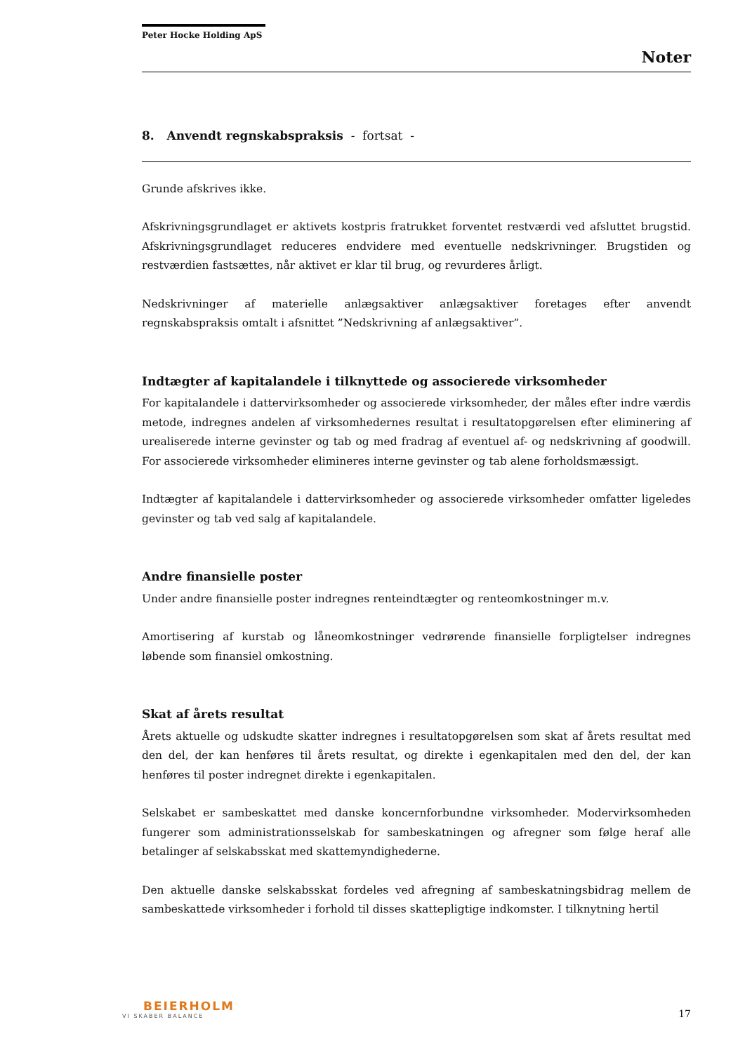Peter Hocke Holding ApS
Noter
8. Anvendt regnskabspraksis - fortsat -
Grunde afskrives ikke.
Afskrivningsgrundlaget er aktivets kostpris fratrukket forventet restværdi ved afsluttet brugstid. Afskrivningsgrundlaget reduceres endvidere med eventuelle nedskrivninger. Brugstiden og restværdien fastsættes, når aktivet er klar til brug, og revurderes årligt.
Nedskrivninger af materielle anlægsaktiver anlægsaktiver foretages efter anvendt regnskabspraksis omtalt i afsnittet ”Nedskrivning af anlægsaktiver”.
Indtægter af kapitalandele i tilknyttede og associerede virksomheder
For kapitalandele i dattervirksomheder og associerede virksomheder, der måles efter indre værdis metode, indregnes andelen af virksomhedernes resultat i resultatopgørelsen efter eliminering af urealiserede interne gevinster og tab og med fradrag af eventuel af- og nedskrivning af goodwill. For associerede virksomheder elimineres interne gevinster og tab alene forholdsmæssigt.
Indtægter af kapitalandele i dattervirksomheder og associerede virksomheder omfatter ligeledes gevinster og tab ved salg af kapitalandele.
Andre finansielle poster
Under andre finansielle poster indregnes renteindtægter og renteomkostninger m.v.
Amortisering af kurstab og låneomkostninger vedrørende finansielle forpligtelser indregnes løbende som finansiel omkostning.
Skat af årets resultat
Årets aktuelle og udskudte skatter indregnes i resultatopgørelsen som skat af årets resultat med den del, der kan henføres til årets resultat, og direkte i egenkapitalen med den del, der kan henføres til poster indregnet direkte i egenkapitalen.
Selskabet er sambeskattet med danske koncernforbundne virksomheder. Modervirksomheden fungerer som administrationsselskab for sambeskatningen og afregner som følge heraf alle betalinger af selskabsskat med skattemyndighederne.
Den aktuelle danske selskabsskat fordeles ved afregning af sambeskatningsbidrag mellem de sambeskattede virksomheder i forhold til disses skattepligtige indkomster. I tilknytning hertil
BEIERHOLM
VI SKABER BALANCE
17